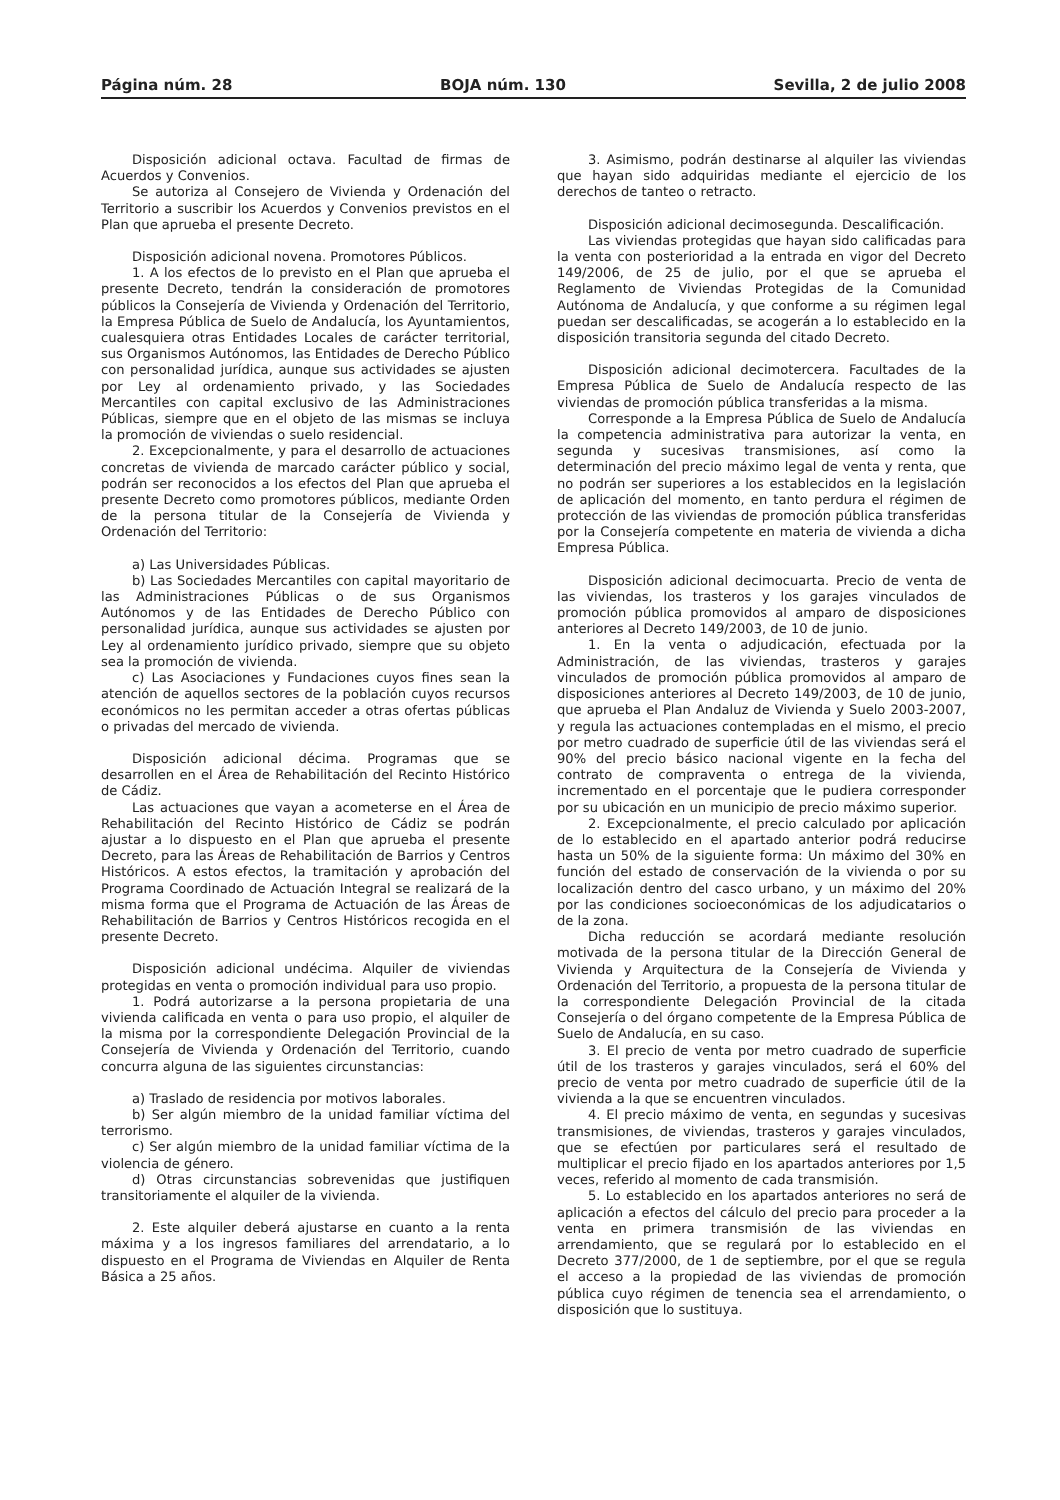Página núm. 28 BOJA núm. 130 Sevilla, 2 de julio 2008
Disposición adicional octava. Facultad de firmas de Acuerdos y Convenios.
Se autoriza al Consejero de Vivienda y Ordenación del Territorio a suscribir los Acuerdos y Convenios previstos en el Plan que aprueba el presente Decreto.
Disposición adicional novena. Promotores Públicos.
1. A los efectos de lo previsto en el Plan que aprueba el presente Decreto, tendrán la consideración de promotores públicos la Consejería de Vivienda y Ordenación del Territorio, la Empresa Pública de Suelo de Andalucía, los Ayuntamientos, cualesquiera otras Entidades Locales de carácter territorial, sus Organismos Autónomos, las Entidades de Derecho Público con personalidad jurídica, aunque sus actividades se ajusten por Ley al ordenamiento privado, y las Sociedades Mercantiles con capital exclusivo de las Administraciones Públicas, siempre que en el objeto de las mismas se incluya la promoción de viviendas o suelo residencial.
2. Excepcionalmente, y para el desarrollo de actuaciones concretas de vivienda de marcado carácter público y social, podrán ser reconocidos a los efectos del Plan que aprueba el presente Decreto como promotores públicos, mediante Orden de la persona titular de la Consejería de Vivienda y Ordenación del Territorio:
a) Las Universidades Públicas.
b) Las Sociedades Mercantiles con capital mayoritario de las Administraciones Públicas o de sus Organismos Autónomos y de las Entidades de Derecho Público con personalidad jurídica, aunque sus actividades se ajusten por Ley al ordenamiento jurídico privado, siempre que su objeto sea la promoción de vivienda.
c) Las Asociaciones y Fundaciones cuyos fines sean la atención de aquellos sectores de la población cuyos recursos económicos no les permitan acceder a otras ofertas públicas o privadas del mercado de vivienda.
Disposición adicional décima. Programas que se desarrollen en el Área de Rehabilitación del Recinto Histórico de Cádiz.
Las actuaciones que vayan a acometerse en el Área de Rehabilitación del Recinto Histórico de Cádiz se podrán ajustar a lo dispuesto en el Plan que aprueba el presente Decreto, para las Áreas de Rehabilitación de Barrios y Centros Históricos. A estos efectos, la tramitación y aprobación del Programa Coordinado de Actuación Integral se realizará de la misma forma que el Programa de Actuación de las Áreas de Rehabilitación de Barrios y Centros Históricos recogida en el presente Decreto.
Disposición adicional undécima. Alquiler de viviendas protegidas en venta o promoción individual para uso propio.
1. Podrá autorizarse a la persona propietaria de una vivienda calificada en venta o para uso propio, el alquiler de la misma por la correspondiente Delegación Provincial de la Consejería de Vivienda y Ordenación del Territorio, cuando concurra alguna de las siguientes circunstancias:
a) Traslado de residencia por motivos laborales.
b) Ser algún miembro de la unidad familiar víctima del terrorismo.
c) Ser algún miembro de la unidad familiar víctima de la violencia de género.
d) Otras circunstancias sobrevenidas que justifiquen transitoriamente el alquiler de la vivienda.
2. Este alquiler deberá ajustarse en cuanto a la renta máxima y a los ingresos familiares del arrendatario, a lo dispuesto en el Programa de Viviendas en Alquiler de Renta Básica a 25 años.
3. Asimismo, podrán destinarse al alquiler las viviendas que hayan sido adquiridas mediante el ejercicio de los derechos de tanteo o retracto.
Disposición adicional decimosegunda. Descalificación.
Las viviendas protegidas que hayan sido calificadas para la venta con posterioridad a la entrada en vigor del Decreto 149/2006, de 25 de julio, por el que se aprueba el Reglamento de Viviendas Protegidas de la Comunidad Autónoma de Andalucía, y que conforme a su régimen legal puedan ser descalificadas, se acogerán a lo establecido en la disposición transitoria segunda del citado Decreto.
Disposición adicional decimotercera. Facultades de la Empresa Pública de Suelo de Andalucía respecto de las viviendas de promoción pública transferidas a la misma.
Corresponde a la Empresa Pública de Suelo de Andalucía la competencia administrativa para autorizar la venta, en segunda y sucesivas transmisiones, así como la determinación del precio máximo legal de venta y renta, que no podrán ser superiores a los establecidos en la legislación de aplicación del momento, en tanto perdura el régimen de protección de las viviendas de promoción pública transferidas por la Consejería competente en materia de vivienda a dicha Empresa Pública.
Disposición adicional decimocuarta. Precio de venta de las viviendas, los trasteros y los garajes vinculados de promoción pública promovidos al amparo de disposiciones anteriores al Decreto 149/2003, de 10 de junio.
1. En la venta o adjudicación, efectuada por la Administración, de las viviendas, trasteros y garajes vinculados de promoción pública promovidos al amparo de disposiciones anteriores al Decreto 149/2003, de 10 de junio, que aprueba el Plan Andaluz de Vivienda y Suelo 2003-2007, y regula las actuaciones contempladas en el mismo, el precio por metro cuadrado de superficie útil de las viviendas será el 90% del precio básico nacional vigente en la fecha del contrato de compraventa o entrega de la vivienda, incrementado en el porcentaje que le pudiera corresponder por su ubicación en un municipio de precio máximo superior.
2. Excepcionalmente, el precio calculado por aplicación de lo establecido en el apartado anterior podrá reducirse hasta un 50% de la siguiente forma: Un máximo del 30% en función del estado de conservación de la vivienda o por su localización dentro del casco urbano, y un máximo del 20% por las condiciones socioeconómicas de los adjudicatarios o de la zona.
Dicha reducción se acordará mediante resolución motivada de la persona titular de la Dirección General de Vivienda y Arquitectura de la Consejería de Vivienda y Ordenación del Territorio, a propuesta de la persona titular de la correspondiente Delegación Provincial de la citada Consejería o del órgano competente de la Empresa Pública de Suelo de Andalucía, en su caso.
3. El precio de venta por metro cuadrado de superficie útil de los trasteros y garajes vinculados, será el 60% del precio de venta por metro cuadrado de superficie útil de la vivienda a la que se encuentren vinculados.
4. El precio máximo de venta, en segundas y sucesivas transmisiones, de viviendas, trasteros y garajes vinculados, que se efectúen por particulares será el resultado de multiplicar el precio fijado en los apartados anteriores por 1,5 veces, referido al momento de cada transmisión.
5. Lo establecido en los apartados anteriores no será de aplicación a efectos del cálculo del precio para proceder a la venta en primera transmisión de las viviendas en arrendamiento, que se regulará por lo establecido en el Decreto 377/2000, de 1 de septiembre, por el que se regula el acceso a la propiedad de las viviendas de promoción pública cuyo régimen de tenencia sea el arrendamiento, o disposición que lo sustituya.